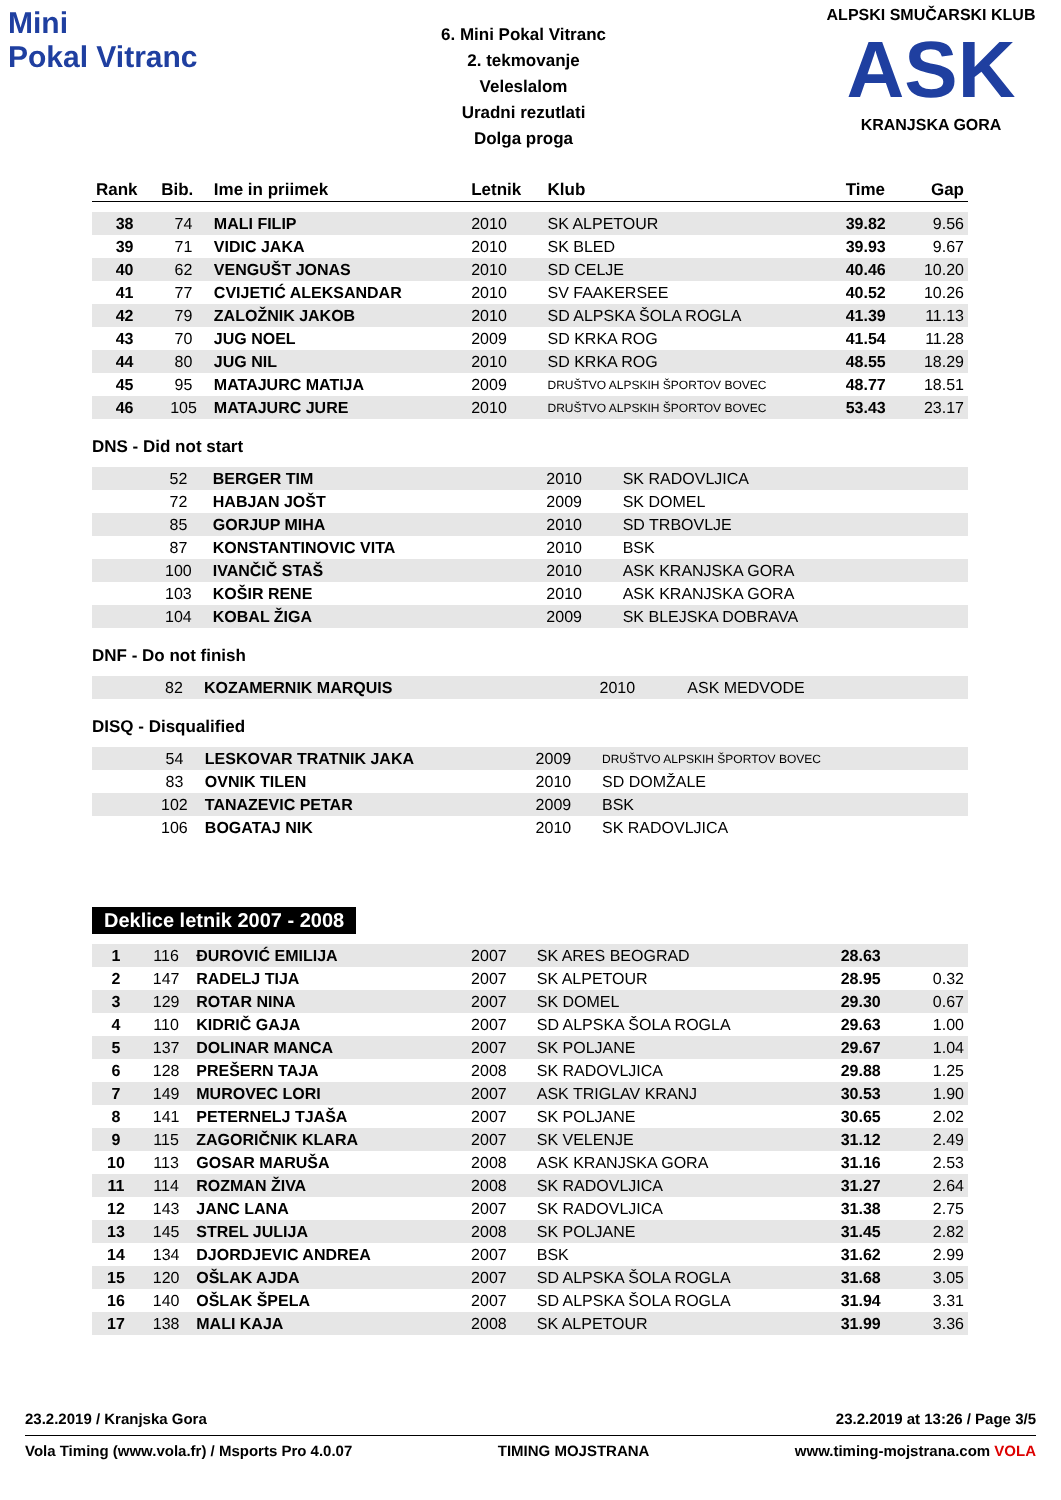Mini
Pokal Vitranc
6. Mini Pokal Vitranc
2. tekmovanje
Veleslalom
Uradni rezutlati
Dolga proga
ALPSKI SMUČARSKI KLUB
ASK
KRANJSKA GORA
| Rank | Bib. | Ime in priimek | Letnik | Klub | Time | Gap |
| --- | --- | --- | --- | --- | --- | --- |
| 38 | 74 | MALI FILIP | 2010 | SK ALPETOUR | 39.82 | 9.56 |
| 39 | 71 | VIDIC JAKA | 2010 | SK BLED | 39.93 | 9.67 |
| 40 | 62 | VENGUŠT JONAS | 2010 | SD CELJE | 40.46 | 10.20 |
| 41 | 77 | CVIJETIĆ ALEKSANDAR | 2010 | SV FAAKERSEE | 40.52 | 10.26 |
| 42 | 79 | ZALOŽNIK JAKOB | 2010 | SD ALPSKA ŠOLA ROGLA | 41.39 | 11.13 |
| 43 | 70 | JUG NOEL | 2009 | SD KRKA ROG | 41.54 | 11.28 |
| 44 | 80 | JUG NIL | 2010 | SD KRKA ROG | 48.55 | 18.29 |
| 45 | 95 | MATAJURC MATIJA | 2009 | DRUŠTVO ALPSKIH ŠPORTOV BOVEC | 48.77 | 18.51 |
| 46 | 105 | MATAJURC JURE | 2010 | DRUŠTVO ALPSKIH ŠPORTOV BOVEC | 53.43 | 23.17 |
DNS - Did not start
| | 52 | BERGER TIM | 2010 | SK RADOVLJICA | | |
| | 72 | HABJAN JOŠT | 2009 | SK DOMEL | | |
| | 85 | GORJUP MIHA | 2010 | SD TRBOVLJE | | |
| | 87 | KONSTANTINOVIC VITA | 2010 | BSK | | |
| | 100 | IVANČIČ STAŠ | 2010 | ASK KRANJSKA GORA | | |
| | 103 | KOŠIR RENE | 2010 | ASK KRANJSKA GORA | | |
| | 104 | KOBAL ŽIGA | 2009 | SK BLEJSKA DOBRAVA | | |
DNF - Do not finish
| | 82 | KOZAMERNIK MARQUIS | 2010 | ASK MEDVODE | | |
DISQ - Disqualified
| | 54 | LESKOVAR TRATNIK JAKA | 2009 | DRUŠTVO ALPSKIH ŠPORTOV BOVEC | | |
| | 83 | OVNIK TILEN | 2010 | SD DOMŽALE | | |
| | 102 | TANAZEVIC PETAR | 2009 | BSK | | |
| | 106 | BOGATAJ NIK | 2010 | SK RADOVLJICA | | |
Deklice letnik 2007 - 2008
| 1 | 116 | ĐUROVIĆ EMILIJA | 2007 | SK ARES BEOGRAD | 28.63 | |
| 2 | 147 | RADELJ TIJA | 2007 | SK ALPETOUR | 28.95 | 0.32 |
| 3 | 129 | ROTAR NINA | 2007 | SK DOMEL | 29.30 | 0.67 |
| 4 | 110 | KIDRIČ GAJA | 2007 | SD ALPSKA ŠOLA ROGLA | 29.63 | 1.00 |
| 5 | 137 | DOLINAR MANCA | 2007 | SK POLJANE | 29.67 | 1.04 |
| 6 | 128 | PREŠERN TAJA | 2008 | SK RADOVLJICA | 29.88 | 1.25 |
| 7 | 149 | MUROVEC LORI | 2007 | ASK TRIGLAV KRANJ | 30.53 | 1.90 |
| 8 | 141 | PETERNELJ TJAŠA | 2007 | SK POLJANE | 30.65 | 2.02 |
| 9 | 115 | ZAGORIČNIK KLARA | 2007 | SK VELENJE | 31.12 | 2.49 |
| 10 | 113 | GOSAR MARUŠA | 2008 | ASK KRANJSKA GORA | 31.16 | 2.53 |
| 11 | 114 | ROZMAN ŽIVA | 2008 | SK RADOVLJICA | 31.27 | 2.64 |
| 12 | 143 | JANC LANA | 2007 | SK RADOVLJICA | 31.38 | 2.75 |
| 13 | 145 | STREL JULIJA | 2008 | SK POLJANE | 31.45 | 2.82 |
| 14 | 134 | DJORDJEVIC ANDREA | 2007 | BSK | 31.62 | 2.99 |
| 15 | 120 | OŠLAK AJDA | 2007 | SD ALPSKA ŠOLA ROGLA | 31.68 | 3.05 |
| 16 | 140 | OŠLAK ŠPELA | 2007 | SD ALPSKA ŠOLA ROGLA | 31.94 | 3.31 |
| 17 | 138 | MALI KAJA | 2008 | SK ALPETOUR | 31.99 | 3.36 |
23.2.2019 / Kranjska Gora 23.2.2019 at 13:26 / Page 3/5
Vola Timing (www.vola.fr) / Msports Pro 4.0.07 TIMING MOJSTRANA www.timing-mojstrana.com VOLA